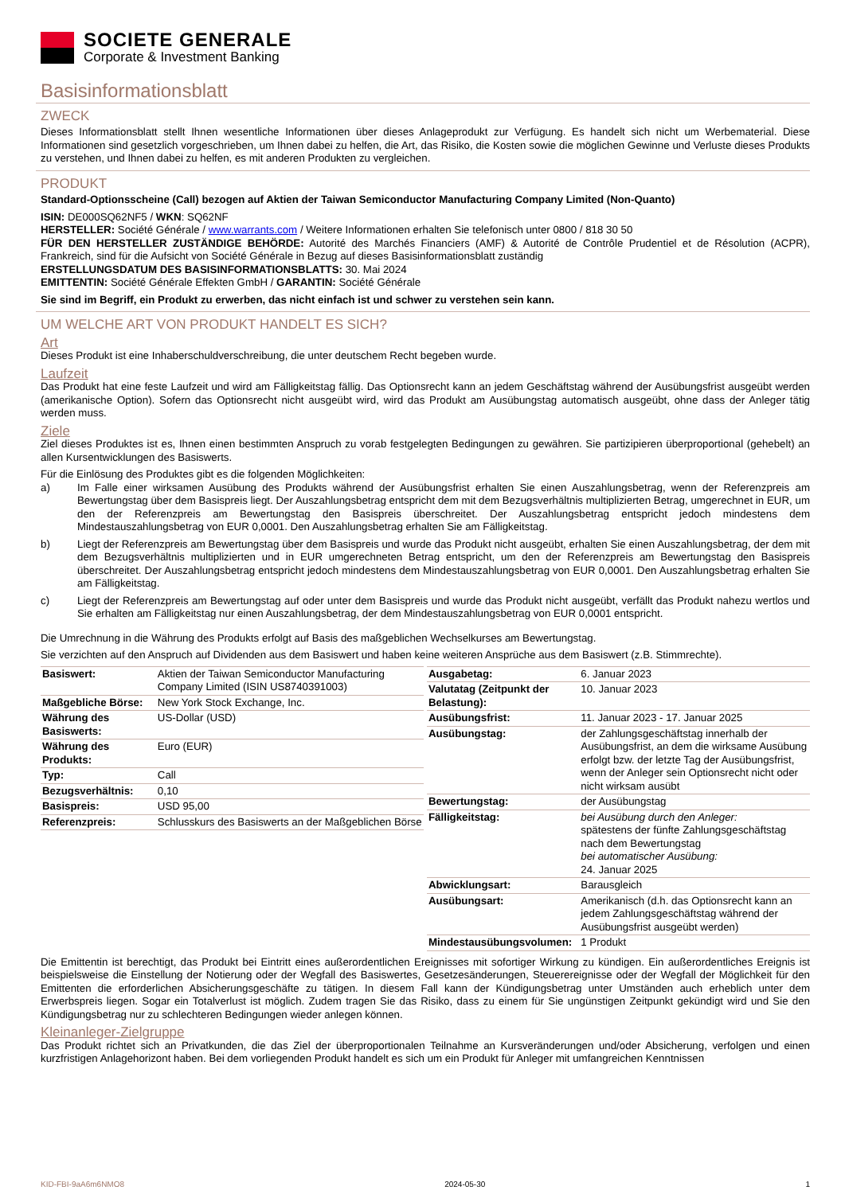SOCIETE GENERALE
Corporate & Investment Banking
Basisinformationsblatt
ZWECK
Dieses Informationsblatt stellt Ihnen wesentliche Informationen über dieses Anlageprodukt zur Verfügung. Es handelt sich nicht um Werbematerial. Diese Informationen sind gesetzlich vorgeschrieben, um Ihnen dabei zu helfen, die Art, das Risiko, die Kosten sowie die möglichen Gewinne und Verluste dieses Produkts zu verstehen, und Ihnen dabei zu helfen, es mit anderen Produkten zu vergleichen.
PRODUKT
Standard-Optionsscheine (Call) bezogen auf Aktien der Taiwan Semiconductor Manufacturing Company Limited (Non-Quanto)
ISIN: DE000SQ62NF5 / WKN: SQ62NF
HERSTELLER: Société Générale / www.warrants.com / Weitere Informationen erhalten Sie telefonisch unter 0800 / 818 30 50
FÜR DEN HERSTELLER ZUSTÄNDIGE BEHÖRDE: Autorité des Marchés Financiers (AMF) & Autorité de Contrôle Prudentiel et de Résolution (ACPR), Frankreich, sind für die Aufsicht von Société Générale in Bezug auf dieses Basisinformationsblatt zuständig
ERSTELLUNGSDATUM DES BASISINFORMATIONSBLATTS: 30. Mai 2024
EMITTENTIN: Société Générale Effekten GmbH / GARANTIN: Société Générale
Sie sind im Begriff, ein Produkt zu erwerben, das nicht einfach ist und schwer zu verstehen sein kann.
UM WELCHE ART VON PRODUKT HANDELT ES SICH?
Art
Dieses Produkt ist eine Inhaberschuldverschreibung, die unter deutschem Recht begeben wurde.
Laufzeit
Das Produkt hat eine feste Laufzeit und wird am Fälligkeitstag fällig. Das Optionsrecht kann an jedem Geschäftstag während der Ausübungsfrist ausgeübt werden (amerikanische Option). Sofern das Optionsrecht nicht ausgeübt wird, wird das Produkt am Ausübungstag automatisch ausgeübt, ohne dass der Anleger tätig werden muss.
Ziele
Ziel dieses Produktes ist es, Ihnen einen bestimmten Anspruch zu vorab festgelegten Bedingungen zu gewähren. Sie partizipieren überproportional (gehebelt) an allen Kursentwicklungen des Basiswerts.
Für die Einlösung des Produktes gibt es die folgenden Möglichkeiten:
a) Im Falle einer wirksamen Ausübung des Produkts während der Ausübungsfrist erhalten Sie einen Auszahlungsbetrag, wenn der Referenzpreis am Bewertungstag über dem Basispreis liegt. Der Auszahlungsbetrag entspricht dem mit dem Bezugsverhältnis multiplizierten Betrag, umgerechnet in EUR, um den der Referenzpreis am Bewertungstag den Basispreis überschreitet. Der Auszahlungsbetrag entspricht jedoch mindestens dem Mindestauszahlungsbetrag von EUR 0,0001. Den Auszahlungsbetrag erhalten Sie am Fälligkeitstag.
b) Liegt der Referenzpreis am Bewertungstag über dem Basispreis und wurde das Produkt nicht ausgeübt, erhalten Sie einen Auszahlungsbetrag, der dem mit dem Bezugsverhältnis multiplizierten und in EUR umgerechneten Betrag entspricht, um den der Referenzpreis am Bewertungstag den Basispreis überschreitet. Der Auszahlungsbetrag entspricht jedoch mindestens dem Mindestauszahlungsbetrag von EUR 0,0001. Den Auszahlungsbetrag erhalten Sie am Fälligkeitstag.
c) Liegt der Referenzpreis am Bewertungstag auf oder unter dem Basispreis und wurde das Produkt nicht ausgeübt, verfällt das Produkt nahezu wertlos und Sie erhalten am Fälligkeitstag nur einen Auszahlungsbetrag, der dem Mindestauszahlungsbetrag von EUR 0,0001 entspricht.
Die Umrechnung in die Währung des Produkts erfolgt auf Basis des maßgeblichen Wechselkurses am Bewertungstag.
Sie verzichten auf den Anspruch auf Dividenden aus dem Basiswert und haben keine weiteren Ansprüche aus dem Basiswert (z.B. Stimmrechte).
| Basiswert: | Aktien der Taiwan Semiconductor Manufacturing Company Limited (ISIN US8740391003) |
| Maßgebliche Börse: | New York Stock Exchange, Inc. |
| Währung des Basiswerts: | US-Dollar (USD) |
| Währung des Produkts: | Euro (EUR) |
| Typ: | Call |
| Bezugsverhältnis: | 0,10 |
| Basispreis: | USD 95,00 |
| Referenzpreis: | Schlusskurs des Basiswerts an der Maßgeblichen Börse |
| Ausgabetag: | 6. Januar 2023 |
| Valutatag (Zeitpunkt der Belastung): | 10. Januar 2023 |
| Ausübungsfrist: | 11. Januar 2023 - 17. Januar 2025 |
| Ausübungstag: | der Zahlungsgeschäftstag innerhalb der Ausübungsfrist, an dem die wirksame Ausübung erfolgt bzw. der letzte Tag der Ausübungsfrist, wenn der Anleger sein Optionsrecht nicht oder nicht wirksam ausübt |
| Bewertungstag: | der Ausübungstag |
| Fälligkeitstag: | bei Ausübung durch den Anleger: spätestens der fünfte Zahlungsgeschäftstag nach dem Bewertungstag bei automatischer Ausübung: 24. Januar 2025 |
| Abwicklungsart: | Barausgleich |
| Ausübungsart: | Amerikanisch (d.h. das Optionsrecht kann an jedem Zahlungsgeschäftstag während der Ausübungsfrist ausgeübt werden) |
| Mindestausübungsvolumen: | 1 Produkt |
Die Emittentin ist berechtigt, das Produkt bei Eintritt eines außerordentlichen Ereignisses mit sofortiger Wirkung zu kündigen. Ein außerordentliches Ereignis ist beispielsweise die Einstellung der Notierung oder der Wegfall des Basiswertes, Gesetzesänderungen, Steuerereignisse oder der Wegfall der Möglichkeit für den Emittenten die erforderlichen Absicherungsgeschäfte zu tätigen. In diesem Fall kann der Kündigungsbetrag unter Umständen auch erheblich unter dem Erwerbspreis liegen. Sogar ein Totalverlust ist möglich. Zudem tragen Sie das Risiko, dass zu einem für Sie ungünstigen Zeitpunkt gekündigt wird und Sie den Kündigungsbetrag nur zu schlechteren Bedingungen wieder anlegen können.
Kleinanleger-Zielgruppe
Das Produkt richtet sich an Privatkunden, die das Ziel der überproportionalen Teilnahme an Kursveränderungen und/oder Absicherung, verfolgen und einen kurzfristigen Anlagehorizont haben. Bei dem vorliegenden Produkt handelt es sich um ein Produkt für Anleger mit umfangreichen Kenntnissen
KID-FBI-9aA6m6NMO8 2024-05-30 1